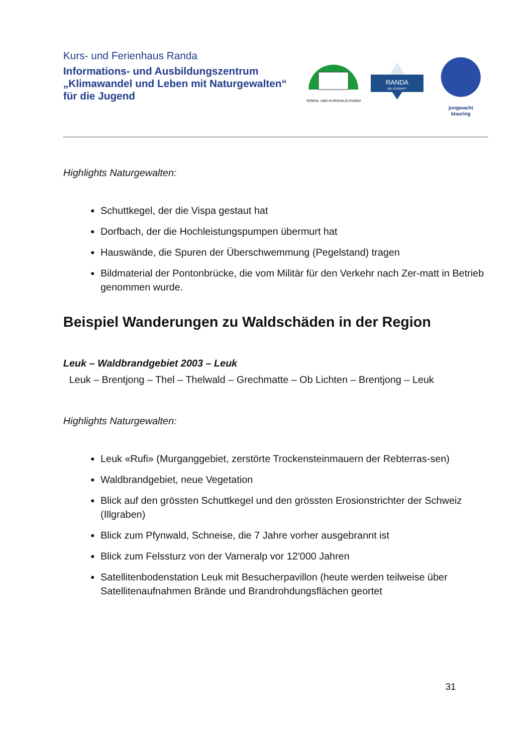Kurs- und Ferienhaus Randa
Informations- und Ausbildungszentrum
„Klimawandel und Leben mit Naturgewalten“
für die Jugend
FERIEN- UND KURSHAUS RANDA
RANDA
BEI ZERMATT
jungwacht
blauring
Highlights Naturgewalten:
Schuttkegel, der die Vispa gestaut hat
Dorfbach, der die Hochleistungspumpen übermurt hat
Hauswände, die Spuren der Überschwemmung (Pegelstand) tragen
Bildmaterial der Pontonbrücke, die vom Militär für den Verkehr nach Zer-matt in Betrieb genommen wurde.
Beispiel Wanderungen zu Waldschäden in der Region
Leuk – Waldbrandgebiet 2003 – Leuk
Leuk – Brentjong – Thel – Thelwald – Grechmatte – Ob Lichten – Brentjong – Leuk
Highlights Naturgewalten:
Leuk «Rufi» (Murganggebiet, zerstörte Trockensteinmauern der Rebterras-sen)
Waldbrandgebiet, neue Vegetation
Blick auf den grössten Schuttkegel und den grössten Erosionstrichter der Schweiz (Illgraben)
Blick zum Pfynwald, Schneise, die 7 Jahre vorher ausgebrannt ist
Blick zum Felssturz von der Varneralp vor 12'000 Jahren
Satellitenbodenstation Leuk mit Besucherpavillon (heute werden teilweise über Satellitenaufnahmen Brände und Brandrohdungsflächen geortet
31